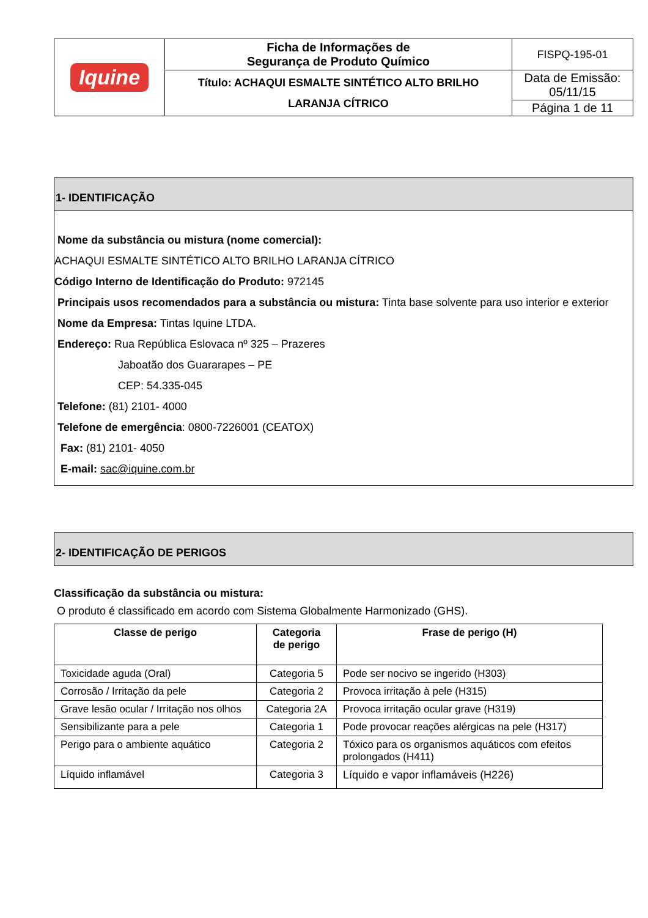| Iquine | Ficha de Informações de Segurança de Produto Químico | FISPQ-195-01 |
| | Título: ACHAQUI ESMALTE SINTÉTICO ALTO BRILHO LARANJA CÍTRICO | Data de Emissão: 05/11/15 |
| | | Página 1 de 11 |
1- IDENTIFICAÇÃO
Nome da substância ou mistura (nome comercial):
ACHAQUI ESMALTE SINTÉTICO ALTO BRILHO LARANJA CÍTRICO
Código Interno de Identificação do Produto: 972145
Principais usos recomendados para a substância ou mistura: Tinta base solvente para uso interior e exterior
Nome da Empresa: Tintas Iquine LTDA.
Endereço: Rua República Eslovaca nº 325 – Prazeres
Jaboatão dos Guararapes – PE
CEP: 54.335-045
Telefone: (81) 2101- 4000
Telefone de emergência: 0800-7226001 (CEATOX)
Fax: (81) 2101- 4050
E-mail: sac@iquine.com.br
2- IDENTIFICAÇÃO DE PERIGOS
Classificação da substância ou mistura:
O produto é classificado em acordo com Sistema Globalmente Harmonizado (GHS).
| Classe de perigo | Categoria de perigo | Frase de perigo (H) |
| --- | --- | --- |
| Toxicidade aguda (Oral) | Categoria 5 | Pode ser nocivo se ingerido (H303) |
| Corrosão / Irritação da pele | Categoria 2 | Provoca irritação à pele (H315) |
| Grave lesão ocular / Irritação nos olhos | Categoria 2A | Provoca irritação ocular grave (H319) |
| Sensibilizante para a pele | Categoria 1 | Pode provocar reações alérgicas na pele (H317) |
| Perigo para o ambiente aquático | Categoria 2 | Tóxico para os organismos aquáticos com efeitos prolongados (H411) |
| Líquido inflamável | Categoria 3 | Líquido e vapor inflamáveis (H226) |